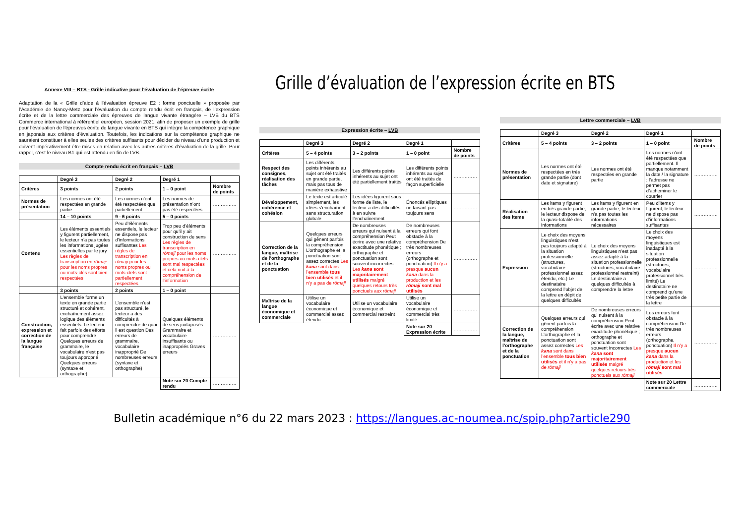Grille d’évaluation de l’expression écrite en BTS
Annexe VIII – BTS - Grille indicative pour l’évaluation de l’épreuve écrite
Adaptation de la « Grille d’aide à l’évaluation épreuve E2 : forme ponctuelle » proposée par l’Académie de Nancy-Metz pour l’évaluation du compte rendu écrit en français, de l’expression écrite et de la lettre commerciale des épreuves de langue vivante étrangère – LVB du BTS Commerce international à référentiel européen, session 2021, afin de proposer un exemple de grille pour l’évaluation de l’épreuves écrite de langue vivante en BTS qui intègre la compétence graphique en japonais aux critères d’évaluation. Toutefois, les indications sur la compétence graphique ne sauraient constituer à elles seules des critères suffisants pour décider du niveau d’une production et doivent impérativement être mises en relation avec les autres critères d’évaluation de la grille. Pour rappel, c’est le niveau B1 qui est attendu en fin de LVB.
Compte rendu écrit en français – LVB
| | Degré 3 | Degré 2 | Degré 1 | |
| --- | --- | --- | --- | --- |
| Critères | 3 points | 2 points | 1 – 0 point | Nombre de points |
| Normes de présentation | Les normes ont été respectées en grande partie | Les normes n’ont été respectées que partiellement | Les normes de présentation n’ont pas été respectées | …………… |
| | 14 – 10 points | 9 - 6 points | 5 – 0 points | |
| Contenu | Les éléments essentiels y figurent partiellement, le lecteur n’a pas toutes les informations jugées essentielles par le jury Les règles de transcription en rōmaji pour les noms propres ou mots-clés sont bien respectées | Peu d’éléments essentiels, le lecteur ne dispose pas d’informations suffisantes Les règles de transcription en rōmaji pour les noms propres ou mots-clefs sont partiellement respectées | Trop peu d’éléments pour qu’il y ait construction de sens Les règles de transcription en rōmaji pour les noms propres ou mots-clefs sont mal respectées et cela nuit à la compréhension de l’information | …………… |
| | 3 points | 2 points | 1 – 0 point | |
| Construction, expression et correction de la langue française | L’ensemble forme un texte en grande partie structuré et cohérent, enchaînement assez logique des éléments essentiels. Le lecteur fait parfois des efforts pour comprendre Quelques erreurs de grammaire, le vocabulaire n’est pas toujours approprié Quelques erreurs (syntaxe et orthographe) | L’ensemble n’est pas structuré, le lecteur a des difficultés à comprendre de quoi il est question Des erreurs de grammaire, vocabulaire inapproprié De nombreuses erreurs (syntaxe et orthographe) | Quelques éléments de sens juxtaposés Grammaire et vocabulaire insuffisants ou inappropriés Graves erreurs | …………… |
| | | | Note sur 20 Compte rendu | …………… |
Expression écrite – LVB
| | Degré 3 | Degré 2 | Degré 1 | |
| --- | --- | --- | --- | --- |
| Critères | 5 – 4 points | 3 – 2 points | 1 – 0 point | Nombre de points |
| Respect des consignes, réalisation des tâches | Les différents points inhérents au sujet ont été traités en grande partie, mais pas tous de manière exhaustive | Les différents points inhérents au sujet ont été partiellement traités | Les différents points inhérents au sujet ont été traités de façon superficielle | …………… |
| Développement, cohérence et cohésion | Le texte est articulé simplement, les idées s’enchaînent sans structuration globale | Les idées figurent sous forme de liste, le lecteur a des difficultés à en suivre l’enchaînement | Énoncés elliptiques ne faisant pas toujours sens | …………… |
| Correction de la langue, maîtrise de l’orthographe et de la ponctuation | Quelques erreurs qui gênent parfois la compréhension L’orthographe et la ponctuation sont assez correctes Les kana sont dans l’ensemble tous bien utilisés et il n’y a pas de rōmaji | De nombreuses erreurs qui nuisent à la compréhension Peut écrire avec une relative exactitude phonétique ; orthographe et ponctuation sont souvent incorrectes Les kana sont majoritairement utilisés malgré quelques retours très ponctuels aux rōmaji | De nombreuses erreurs qui font obstacle à la compréhension De très nombreuses erreurs (orthographe et ponctuation) Il n’y a presque aucun kana dans la production et les rōmaji sont mal utilisés | …………… |
| Maîtrise de la langue économique et commerciale | Utilise un vocabulaire économique et commercial assez étendu | Utilise un vocabulaire économique et commercial restreint | Utilise un vocabulaire économique et commercial très limité | …………… |
| | | | Note sur 20 Expression écrite | …………… |
Lettre commerciale – LVB
| | Degré 3 | Degré 2 | Degré 1 | |
| --- | --- | --- | --- | --- |
| Critères | 5 – 4 points | 3 – 2 points | 1 – 0 point | Nombre de points |
| Normes de présentation | Les normes ont été respectées en très grande partie (dont date et signature) | Les normes ont été respectées en grande partie | Les normes n’ont été respectées que partiellement. Il manque notamment la date / la signature ; l’adresse ne permet pas d’acheminer le courrier | …………… |
| Réalisation des items | Les items y figurent en très grande partie, le lecteur dispose de la quasi-totalité des informations | Les items y figurent en grande partie, le lecteur n’a pas toutes les informations nécessaires | Peu d’items y figurent, le lecteur ne dispose pas d’informations suffisantes | …………… |
| Expression | Le choix des moyens linguistiques n’est pas toujours adapté à la situation professionnelle (structures, vocabulaire professionnel assez étendu, etc.) Le destinataire comprend l’objet de la lettre en dépit de quelques difficultés | Le choix des moyens linguistiques n’est pas assez adapté à la situation professionnelle (structures, vocabulaire professionnel restreint) Le destinataire a quelques difficultés à comprendre la lettre | Le choix des moyens linguistiques est inadapté à la situation professionnelle (structures, vocabulaire professionnel très limité) Le destinataire ne comprend qu’une très petite partie de la lettre | …………… |
| Correction de la langue, maîtrise de l’orthographe et de la ponctuation | Quelques erreurs qui gênent parfois la compréhension L’orthographe et la ponctuation sont assez correctes Les kana sont dans l’ensemble tous bien utilisés et il n’y a pas de rōmaji | De nombreuses erreurs qui nuisent à la compréhension Peut écrire avec une relative exactitude phonétique ; orthographe et ponctuation sont souvent incorrectes Les kana sont majoritairement utilisés malgré quelques retours très ponctuels aux rōmaji | Les erreurs font obstacle à la compréhension De très nombreuses erreurs (orthographe, ponctuation) Il n’y a presque aucun kana dans la production et les rōmaji sont mal utilisés | …………… |
| | | | Note sur 20 Lettre commerciale | …………… |
Bulletin académique n°6 du 22 mars 2023 : https://langues.ac-noumea.nc/spip.php?article290